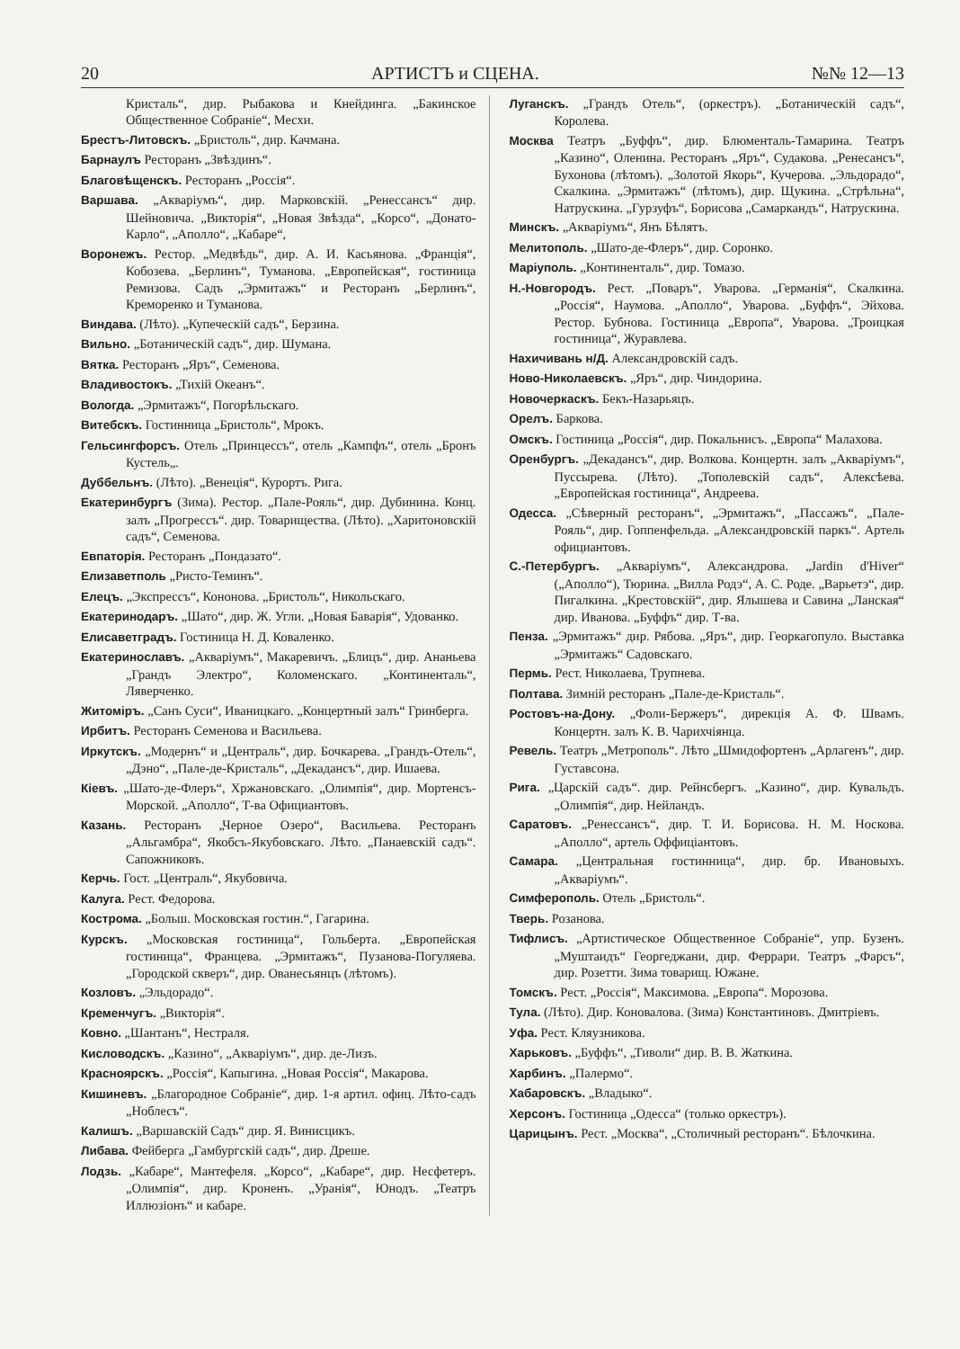20 АРТИСТЪ и СЦЕНА. №№ 12—13
Кристаль“, дир. Рыбакова и Кнейдинга. „Бакинское Общественное Собраніе“, Месхи.
Брестъ-Литовскъ. „Бристоль“, дир. Качмана.
Барнаулъ Ресторанъ „Звѣздинъ“.
Благовѣщенскъ. Ресторанъ „Россія“.
Варшава. „Акваріумъ“, дир. Марковскій. „Ренессансъ“ дир. Шейновича. „Викторія“, „Новая Звѣзда“, „Корсо“, „Донато-Карло“, „Аполло“, „Кабаре“,
Воронежъ. Рестор. „Медвѣдь“, дир. А. И. Касьянова. „Франція“, Кобозева. „Берлинъ“, Туманова. „Европейская“, гостиница Ремизова. Садъ „Эрмитажъ“ и Ресторанъ „Берлинъ“, Креморенко и Туманова.
Виндава. (Лѣто). „Купеческій садъ“, Берзина.
Вильно. „Ботаническій садъ“, дир. Шумана.
Вятка. Ресторанъ „Яръ“, Семенова.
Владивостокъ. „Тихій Океанъ“.
Вологда. „Эрмитажъ“, Погорѣльскаго.
Витебскъ. Гостинница „Бристоль“, Мрокъ.
Гельсингфорсъ. Отель „Принцессъ“, отель „Кампфъ“, отель „Бронъ Кустель„.
Дуббельнъ. (Лѣто). „Венеція“, Курортъ. Рига.
Екатеринбургъ (Зима). Рестор. „Пале-Рояль“, дир. Дубинина. Конц. залъ „Прогрессъ“. дир. Товарищества. (Лѣто). „Харитоновскій садъ“, Семенова.
Евпаторія. Ресторанъ „Пондазато“.
Елизаветполь „Ристо-Теминъ“.
Елецъ. „Экспрессъ“, Кононова. „Бристоль“, Никольскаго.
Екатеринодаръ. „Шато“, дир. Ж. Угли. „Новая Баварія“, Удованко.
Елисаветградъ. Гостиница Н. Д. Коваленко.
Екатеринославъ. „Акваріумъ“, Макаревичъ. „Блицъ“, дир. Ананьева „Грандъ Электро“, Коломенскаго. „Континенталь“, Ляверченко.
Житоміръ. „Санъ Суси“, Иваницкаго. „Концертный залъ“ Гринберга.
Ирбитъ. Ресторанъ Семенова и Васильева.
Иркутскъ. „Модернъ“ и „Централь“, дир. Бочкарева. „Грандъ-Отель“, „Дэно“, „Пале-де-Кристаль“, „Декадансъ“, дир. Ишаева.
Кіевъ. „Шато-де-Флеръ“, Хржановскаго. „Олимпія“, дир. Мортенсъ-Морской. „Аполло“, Т-ва Официантовъ.
Казань. Ресторанъ „Черное Озеро“, Васильева. Ресторанъ „Альгамбра“, Якобсъ-Якубовскаго. Лѣто. „Панаевскій садъ“. Сапожниковъ.
Керчь. Гост. „Централь“, Якубовича.
Калуга. Рест. Федорова.
Кострома. „Больш. Московская гостин.“, Гагарина.
Курскъ. „Московская гостиница“, Гольберта. „Европейская гостиница“, Францева. „Эрмитажъ“, Пузанова-Погуляева. „Городской скверъ“, дир. Ованесьянцъ (лѣтомъ).
Козловъ. „Эльдорадо“.
Кременчугъ. „Викторія“.
Ковно. „Шантанъ“, Нестраля.
Кисловодскъ. „Казино“, „Акваріумъ“, дир. де-Лизъ.
Красноярскъ. „Россія“, Капыгина. „Новая Россія“, Макарова.
Кишиневъ. „Благородное Собраніе“, дир. 1-я артил. офиц. Лѣто-садъ „Ноблесъ“.
Калишъ. „Варшавскій Садъ“ дир. Я. Винисцикъ.
Либава. Фейберга „Гамбургскій садъ“, дир. Дреше.
Лодзь. „Кабаре“, Мантефеля. „Корсо“, „Кабаре“, дир. Несфетеръ. „Олимпія“, дир. Кроненъ. „Уранія“, Юнодъ. „Театръ Иллюзіонъ“ и кабаре.
Луганскъ. „Грандъ Отель“, (оркестръ). „Ботаническій садъ“, Королева.
Москва Театръ „Буффъ“, дир. Блюменталь-Тамарина. Театръ „Казино“, Оленина. Ресторанъ „Яръ“, Судакова. „Ренесансъ“, Бухонова (лѣтомъ). „Золотой Якорь“, Кучерова. „Эльдорадо“, Скалкина. „Эрмитажъ“ (лѣтомъ), дир. Щукина. „Стрѣльна“, Натрускина. „Гурзуфъ“, Борисова „Самаркандъ“, Натрускина.
Минскъ. „Акваріумъ“, Янъ Бѣлятъ.
Мелитополь. „Шато-де-Флеръ“, дир. Соронко.
Маріуполь. „Континенталь“, дир. Томазо.
Н.-Новгородъ. Рест. „Поваръ“, Уварова. „Германія“, Скалкина. „Россія“, Наумова. „Аполло“, Уварова. „Буффъ“, Эйхова. Рестор. Бубнова. Гостиница „Европа“, Уварова. „Троицкая гостиница“, Журавлева.
Нахичивань н/Д. Александровскій садъ.
Ново-Николаевскъ. „Яръ“, дир. Чиндорина.
Новочеркаскъ. Бекъ-Назарьяцъ.
Орелъ. Баркова.
Омскъ. Гостиница „Россія“, дир. Покальнисъ. „Европа“ Малахова.
Оренбургъ. „Декадансъ“, дир. Волкова. Концертн. залъ „Акваріумъ“, Пуссырева. (Лѣто). „Тополевскій садъ“, Алексѣева. „Европейская гостиница“, Андреева.
Одесса. „Сѣверный ресторанъ“, „Эрмитажъ“, „Пассажъ“, „Пале-Рояль“, дир. Гоппенфельда. „Александровскій паркъ“. Артель официантовъ.
С.-Петербургъ. „Акваріумъ“, Александрова. „Jardin d'Hiver“ („Аполло“), Тюрина. „Вилла Родэ“, А. С. Роде. „Варьетэ“, дир. Пигалкина. „Крестовскій“, дир. Ялышева и Савина „Ланская“ дир. Иванова. „Буффъ“ дир. Т-ва.
Пенза. „Эрмитажъ“ дир. Рябова. „Яръ“, дир. Георкагопуло. Выставка „Эрмитажъ“ Садовскаго.
Пермь. Рест. Николаева, Трупнева.
Полтава. Зимній ресторанъ „Пале-де-Кристаль“.
Ростовъ-на-Дону. „Фоли-Бержеръ“, дирекція А. Ф. Швамъ. Концертн. залъ К. В. Чарихчіянца.
Ревель. Театръ „Метрополь“. Лѣто „Шмидофортенъ „Арлагенъ“, дир. Густавсона.
Рига. „Царскій садъ“. дир. Рейнсбергъ. „Казино“, дир. Кувальдъ. „Олимпія“, дир. Нейландъ.
Саратовъ. „Ренессансъ“, дир. Т. И. Борисова. Н. М. Носкова. „Аполло“, артель Оффиціантовъ.
Самара. „Центральная гостинница“, дир. бр. Ивановыхъ. „Акваріумъ“.
Симферополь. Отель „Бристоль“.
Тверь. Розанова.
Тифлисъ. „Артистическое Общественное Собраніе“, упр. Бузенъ. „Муштаидъ“ Георгеджани, дир. Феррари. Театръ „Фарсъ“, дир. Розетти. Зима товарищ. Южане.
Томскъ. Рест. „Россія“, Максимова. „Европа“. Морозова.
Тула. (Лѣто). Дир. Коновалова. (Зима) Константиновъ. Дмитріевъ.
Уфа. Рест. Кляузникова.
Харьковъ. „Буффъ“, „Тиволи“ дир. В. В. Жаткина.
Харбинъ. „Палермо“.
Хабаровскъ. „Владыко“.
Херсонъ. Гостиница „Одесса“ (только оркестръ).
Царицынъ. Рест. „Москва“, „Столичный ресторанъ“. Бѣлочкина.